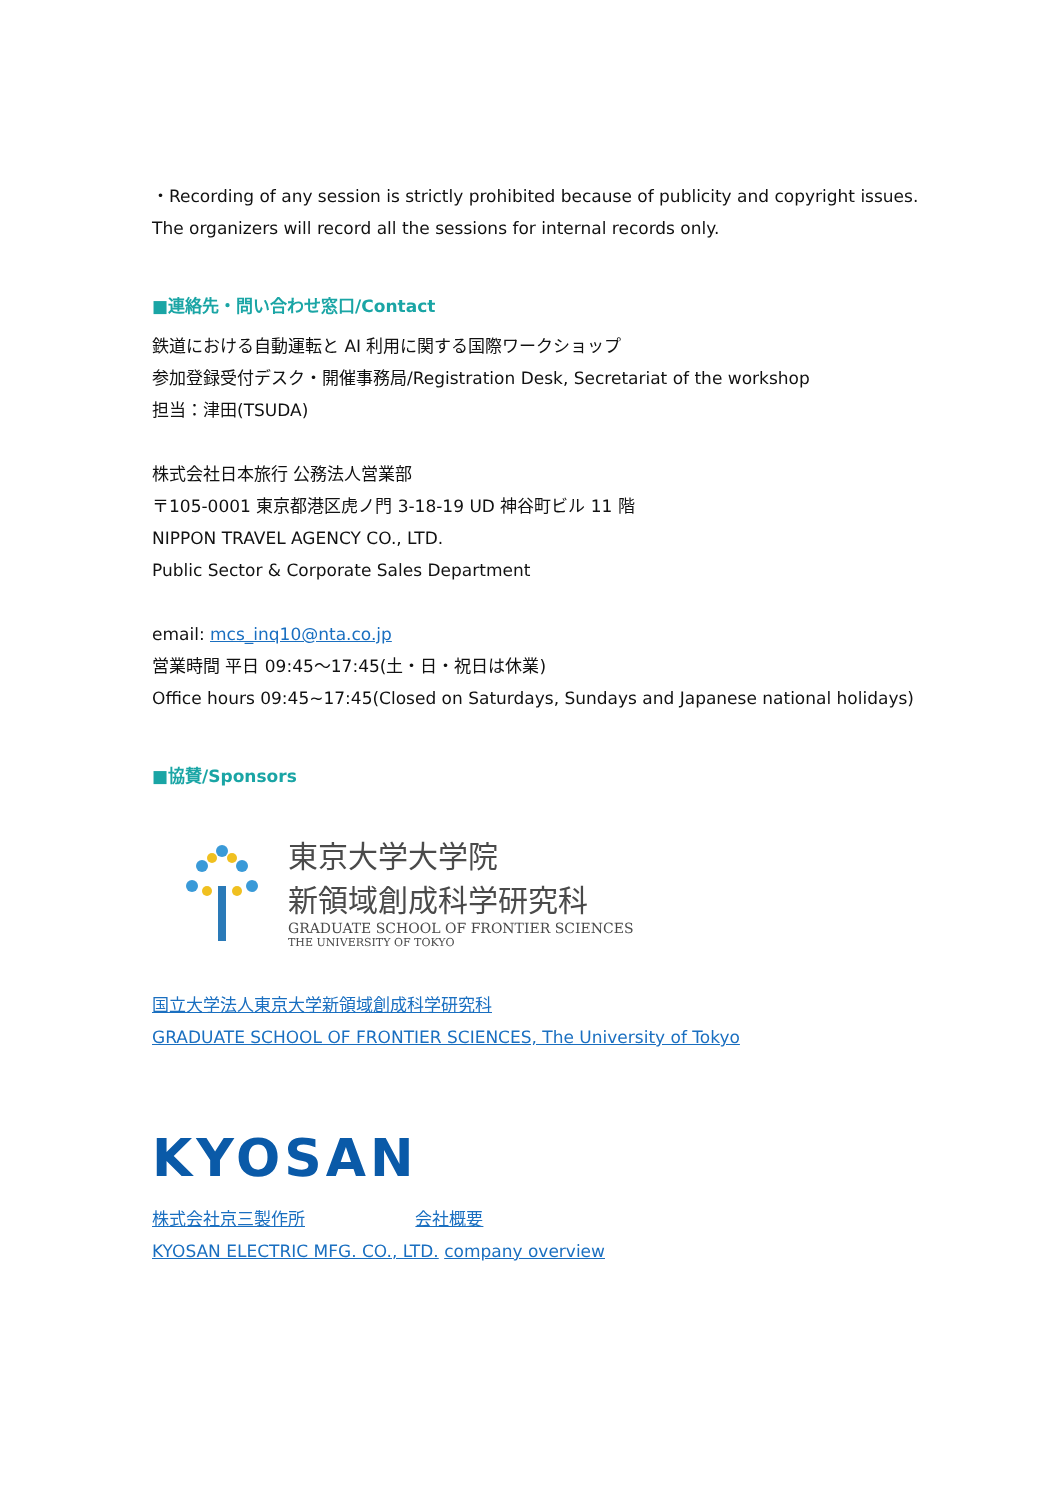・Recording of any session is strictly prohibited because of publicity and copyright issues.
The organizers will record all the sessions for internal records only.
■連絡先・問い合わせ窓口/Contact
鉄道における自動運転と AI 利用に関する国際ワークショップ
参加登録受付デスク・開催事務局/Registration Desk, Secretariat of the workshop
担当：津田(TSUDA)
株式会社日本旅行 公務法人営業部
〒105-0001 東京都港区虎ノ門 3-18-19 UD 神谷町ビル 11 階
NIPPON TRAVEL AGENCY CO., LTD.
Public Sector & Corporate Sales Department
email: mcs_inq10@nta.co.jp
営業時間 平日 09:45〜17:45(土・日・祝日は休業)
Office hours 09:45~17:45(Closed on Saturdays, Sundays and Japanese national holidays)
■協賛/Sponsors
東京大学大学院
新領域創成科学研究科
GRADUATE SCHOOL OF FRONTIER SCIENCES
THE UNIVERSITY OF TOKYO
国立大学法人東京大学新領域創成科学研究科
GRADUATE SCHOOL OF FRONTIER SCIENCES, The University of Tokyo
KYOSAN
株式会社京三製作所 会社概要
KYOSAN ELECTRIC MFG. CO., LTD. company overview